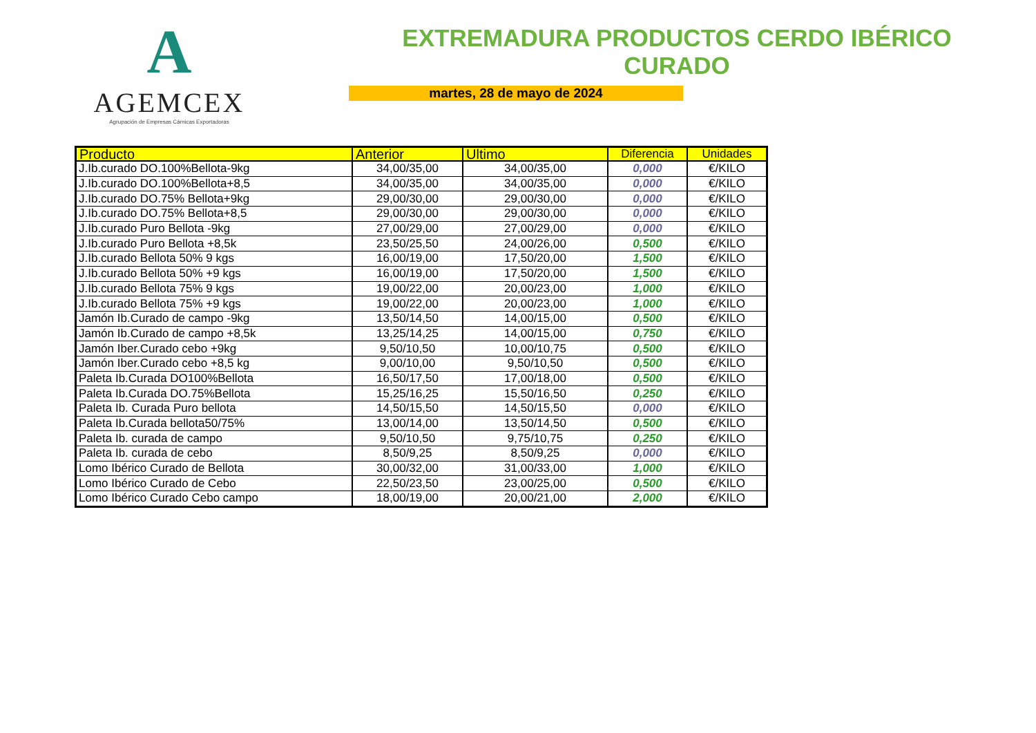A
AGEMCEX
Agrupación de Empresas Cárnicas Exportadoras
EXTREMADURA PRODUCTOS CERDO IBÉRICO CURADO
martes, 28 de mayo de 2024
| Producto | Anterior | Ultimo | Diferencia | Unidades |
| --- | --- | --- | --- | --- |
| J.Ib.curado DO.100%Bellota-9kg | 34,00/35,00 | 34,00/35,00 | 0,000 | €/KILO |
| J.Ib.curado DO.100%Bellota+8,5 | 34,00/35,00 | 34,00/35,00 | 0,000 | €/KILO |
| J.Ib.curado DO.75% Bellota+9kg | 29,00/30,00 | 29,00/30,00 | 0,000 | €/KILO |
| J.Ib.curado DO.75% Bellota+8,5 | 29,00/30,00 | 29,00/30,00 | 0,000 | €/KILO |
| J.Ib.curado Puro Bellota -9kg | 27,00/29,00 | 27,00/29,00 | 0,000 | €/KILO |
| J.Ib.curado Puro Bellota +8,5k | 23,50/25,50 | 24,00/26,00 | 0,500 | €/KILO |
| J.Ib.curado Bellota 50% 9 kgs | 16,00/19,00 | 17,50/20,00 | 1,500 | €/KILO |
| J.Ib.curado Bellota 50% +9 kgs | 16,00/19,00 | 17,50/20,00 | 1,500 | €/KILO |
| J.Ib.curado Bellota 75% 9 kgs | 19,00/22,00 | 20,00/23,00 | 1,000 | €/KILO |
| J.Ib.curado Bellota 75% +9 kgs | 19,00/22,00 | 20,00/23,00 | 1,000 | €/KILO |
| Jamón Ib.Curado de campo -9kg | 13,50/14,50 | 14,00/15,00 | 0,500 | €/KILO |
| Jamón Ib.Curado de campo +8,5k | 13,25/14,25 | 14,00/15,00 | 0,750 | €/KILO |
| Jamón Iber.Curado cebo +9kg | 9,50/10,50 | 10,00/10,75 | 0,500 | €/KILO |
| Jamón Iber.Curado cebo +8,5 kg | 9,00/10,00 | 9,50/10,50 | 0,500 | €/KILO |
| Paleta Ib.Curada DO100%Bellota | 16,50/17,50 | 17,00/18,00 | 0,500 | €/KILO |
| Paleta Ib.Curada DO.75%Bellota | 15,25/16,25 | 15,50/16,50 | 0,250 | €/KILO |
| Paleta Ib. Curada Puro bellota | 14,50/15,50 | 14,50/15,50 | 0,000 | €/KILO |
| Paleta Ib.Curada bellota50/75% | 13,00/14,00 | 13,50/14,50 | 0,500 | €/KILO |
| Paleta Ib. curada de campo | 9,50/10,50 | 9,75/10,75 | 0,250 | €/KILO |
| Paleta Ib. curada de cebo | 8,50/9,25 | 8,50/9,25 | 0,000 | €/KILO |
| Lomo Ibérico Curado de Bellota | 30,00/32,00 | 31,00/33,00 | 1,000 | €/KILO |
| Lomo Ibérico Curado de Cebo | 22,50/23,50 | 23,00/25,00 | 0,500 | €/KILO |
| Lomo Ibérico Curado Cebo campo | 18,00/19,00 | 20,00/21,00 | 2,000 | €/KILO |